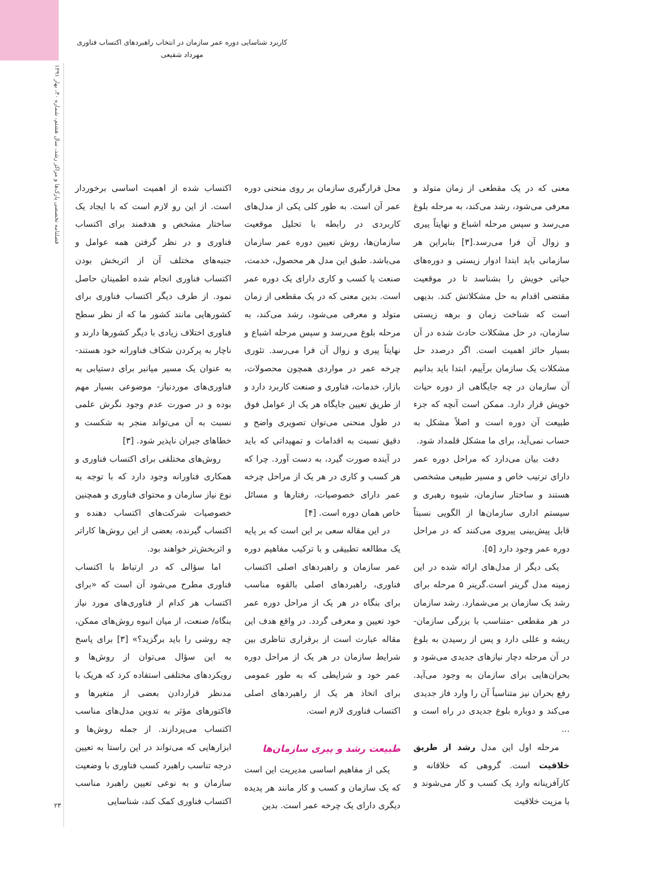فصلنامه تخصصی پارک‌ها و مراکز رشد، سال هشتم، شماره ۳۰، بهار ۱۳۹۱
۲۳
کاربرد شناسایی دوره عمر سازمان در انتخاب راهبردهای اکتساب فناوری
مهرداد شفیعی
اکتساب شده از اهمیت اساسی برخوردار است. از این رو لازم است که با ایجاد یک ساختار مشخص و هدفمند برای اکتساب فناوری و در نظر گرفتن همه عوامل و جنبه‌های مختلف آن از اثربخش بودن اکتساب فناوری انجام شده اطمینان حاصل نمود. از طرف دیگر اکتساب فناوری برای کشورهایی مانند کشور ما که از نظر سطح فناوری اختلاف زیادی با دیگر کشورها دارند و ناچار به پرکردن شکاف فناورانه خود هستند- به عنوان یک مسیر میانبر برای دستیابی به فناوری‌های موردنیاز- موضوعی بسیار مهم بوده و در صورت عدم وجود نگرش علمی نسبت به آن می‌تواند منجر به شکست و خطاهای جبران ناپذیر شود. [۳]
روش‌های مختلفی برای اکتساب فناوری و همکاری فناورانه وجود دارد که با توجه به نوع نیاز سازمان و محتوای فناوری و همچنین خصوصیات شرکت‌های اکتساب دهنده و اکتساب گیرنده، بعضی از این روش‌ها کاراتر و اثربخش‌تر خواهند بود.
اما سؤالی که در ارتباط با اکتساب فناوری مطرح می‌شود آن است که «برای اکتساب هر کدام از فناوری‌های مورد نیاز بنگاه/ صنعت، از میان انبوه روش‌های ممکن، چه روشی را باید برگزید؟» [۳] برای پاسخ به این سؤال می‌توان از روش‌ها و رویکردهای مختلفی استفاده کرد که هریک با مدنظر قراردادن بعضی از متغیرها و فاکتورهای مؤثر به تدوین مدل‌های مناسب اکتساب می‌پردازند. از جمله روش‌ها و ابزارهایی که می‌تواند در این راستا به تعیین درجه تناسب راهبرد کسب فناوری با وضعیت سازمان و به نوعی تعیین راهبرد مناسب اکتساب فناوری کمک کند، شناسایی
محل قرارگیری سازمان بر روی منحنی دوره عمر آن است. به طور کلی یکی از مدل‌های کاربردی در رابطه با تحلیل موقعیت سازمان‌ها، روش تعیین دوره عمر سازمان می‌باشد. طبق این مدل هر محصول، خدمت، صنعت یا کسب و کاری دارای یک دوره عمر است. بدین معنی که در یک مقطعی از زمان متولد و معرفی می‌شود، رشد می‌کند، به مرحله بلوغ می‌رسد و سپس مرحله اشباع و نهایتاً پیری و زوال آن فرا می‌رسد. تئوری چرخه عمر در مواردی همچون محصولات، بازار، خدمات، فناوری و صنعت کاربرد دارد و از طریق تعیین جایگاه هر یک از عوامل فوق در طول منحنی می‌توان تصویری واضح و دقیق نسبت به اقدامات و تمهیداتی که باید در آینده صورت گیرد، به دست آورد. چرا که هر کسب و کاری در هر یک از مراحل چرخه عمر دارای خصوصیات، رفتارها و مسائل خاص همان دوره است. [۴]
در این مقاله سعی بر این است که بر پایه یک مطالعه تطبیقی و با ترکیب مفاهیم دوره عمر سازمان و راهبردهای اصلی اکتساب فناوری، راهبردهای اصلی بالقوه مناسب برای بنگاه در هر یک از مراحل دوره عمر خود تعیین و معرفی گردد. در واقع هدف این مقاله عبارت است از برقراری تناظری بین شرایط سازمان در هر یک از مراحل دوره عمر خود و شرایطی که به طور عمومی برای اتخاذ هر یک از راهبردهای اصلی اکتساب فناوری لازم است.
طبیعت رشد و پیری سازمان‌ها
یکی از مفاهیم اساسی مدیریت این است که یک سازمان و کسب و کار مانند هر پدیده دیگری دارای یک چرخه عمر است. بدین
معنی که در یک مقطعی از زمان متولد و معرفی می‌شود، رشد می‌کند، به مرحله بلوغ می‌رسد و سپس مرحله اشباع و نهایتاً پیری و زوال آن فرا می‌رسد.[۳] بنابراین هر سازمانی باید ابتدا ادوار زیستی و دوره‌های حیاتی خویش را بشناسد تا در موقعیت مقتضی اقدام به حل مشکلاتش کند. بدیهی است که شناخت زمان و برهه زیستی سازمان، در حل مشکلات حادث شده در آن بسیار حائز اهمیت است. اگر درصدد حل مشکلات یک سازمان برآییم، ابتدا باید بدانیم آن سازمان در چه جایگاهی از دوره حیات خویش قرار دارد. ممکن است آنچه که جزء طبیعت آن دوره است و اصلاً مشکل به حساب نمی‌آید، برای ما مشکل قلمداد شود.
دفت بیان می‌دارد که مراحل دوره عمر دارای ترتیب خاص و مسیر طبیعی مشخصی هستند و ساختار سازمان، شیوه رهبری و سیستم اداری سازمان‌ها از الگویی نسبتاً قابل پیش‌بینی پیروی می‌کنند که در مراحل دوره عمر وجود دارد [۵].
یکی دیگر از مدل‌های ارائه شده در این زمینه مدل گرینر است.گرینر ۵ مرحله برای رشد یک سازمان بر می‌شمارد. رشد سازمان در هر مقطعی -متناسب با بزرگی سازمان- ریشه و عللی دارد و پس از رسیدن به بلوغ در آن مرحله دچار نیازهای جدیدی می‌شود و بحران‌هایی برای سازمان به وجود می‌آید. رفع بحران نیز متناسباً آن را وارد فاز جدیدی می‌کند و دوباره بلوغ جدیدی در راه است و ...
مرحله اول این مدل رشد از طریق خلاقیت است. گروهی که خلاقانه و کارآفرینانه وارد یک کسب و کار می‌شوند و با مزیت خلاقیت